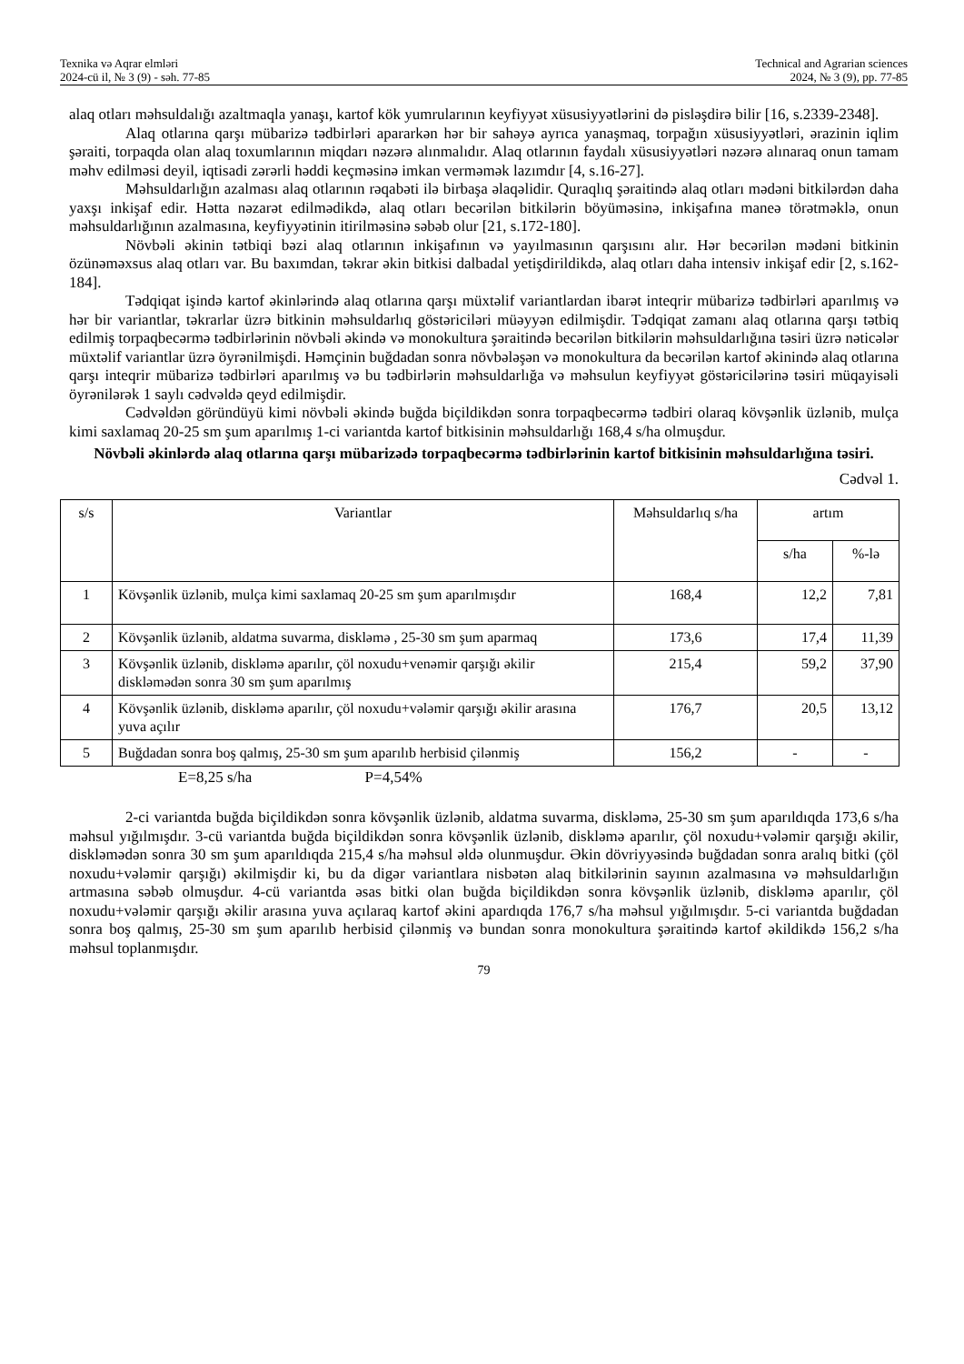Texnika və Aqrar elmləri
2024-cü il, № 3 (9) - səh. 77-85
Technical and Agrarian sciences
2024, № 3 (9), pp. 77-85
alaq otları məhsuldalığı azaltmaqla yanaşı, kartof kök yumrularının keyfiyyət xüsusiyyətlərini də pisləşdirə bilir [16, s.2339-2348].
Alaq otlarına qarşı mübarizə tədbirləri apararkən hər bir sahəyə ayrıca yanaşmaq, torpağın xüsusiyyətləri, ərazinin iqlim şəraiti, torpaqda olan alaq toxumlarının miqdarı nəzərə alınmalıdır. Alaq otlarının faydalı xüsusiyyətləri nəzərə alınaraq onun tamam məhv edilməsi deyil, iqtisadi zərərli həddi keçməsinə imkan verməmək lazımdır [4, s.16-27].
Məhsuldarlığın azalması alaq otlarının rəqabəti ilə birbaşa əlaqəlidir. Quraqlıq şəraitində alaq otları mədəni bitkilərdən daha yaxşı inkişaf edir. Hətta nəzarət edilmədikdə, alaq otları becərilən bitkilərin böyüməsinə, inkişafına maneə törətməklə, onun məhsuldarlığının azalmasına, keyfiyyətinin itirilməsinə səbəb olur [21, s.172-180].
Növbəli əkinin tətbiqi bəzi alaq otlarının inkişafının və yayılmasının qarşısını alır. Hər becərilən mədəni bitkinin özünəməxsus alaq otları var. Bu baxımdan, təkrar əkin bitkisi dalbadal yetişdirildikdə, alaq otları daha intensiv inkişaf edir [2, s.162-184].
Tədqiqat işində kartof əkinlərində alaq otlarına qarşı müxtəlif variantlardan ibarət inteqrir mübarizə tədbirləri aparılmış və hər bir variantlar, təkrarlar üzrə bitkinin məhsuldarlıq göstəriciləri müəyyən edilmişdir. Tədqiqat zamanı alaq otlarına qarşı tətbiq edilmiş torpaqbecərmə tədbirlərinin növbəli əkində və monokultura şəraitində becərilən bitkilərin məhsuldarlığına təsiri üzrə nəticələr müxtəlif variantlar üzrə öyrənilmişdi. Həmçinin buğdadan sonra növbələşən və monokultura da becərilən kartof əkinində alaq otlarına qarşı inteqrir mübarizə tədbirləri aparılmış və bu tədbirlərin məhsuldarlığa və məhsulun keyfiyyət göstəricilərinə təsiri müqayisəli öyrənilərək 1 saylı cədvəldə qeyd edilmişdir.
Cədvəldən göründüyü kimi növbəli əkində buğda biçildikdən sonra torpaqbecərmə tədbiri olaraq kövşənlik üzlənib, mulça kimi saxlamaq 20-25 sm şum aparılmış 1-ci variantda kartof bitkisinin məhsuldarlığı 168,4 s/ha olmuşdur.
Növbəli əkinlərdə alaq otlarına qarşı mübarizədə torpaqbecərmə tədbirlərinin kartof bitkisinin məhsuldarlığına təsiri.
Cədvəl 1.
| s/s | Variantlar | Məhsuldarlıq s/ha | artım | |
| --- | --- | --- | --- | --- |
| | | | s/ha | %-lə |
| 1 | Kövşənlik üzlənib, mulça kimi saxlamaq 20-25 sm şum aparılmışdır | 168,4 | 12,2 | 7,81 |
| 2 | Kövşənlik üzlənib, aldatma suvarma, diskləmə , 25-30 sm şum aparmaq | 173,6 | 17,4 | 11,39 |
| 3 | Kövşənlik üzlənib, diskləmə aparılır, çöl noxudu+venəmir qarşığı əkilir diskləmədən sonra 30 sm şum aparılmış | 215,4 | 59,2 | 37,90 |
| 4 | Kövşənlik üzlənib, diskləmə aparılır, çöl noxudu+vələmir qarşığı əkilir arasına yuva açılır | 176,7 | 20,5 | 13,12 |
| 5 | Buğdadan sonra boş qalmış, 25-30 sm şum aparılıb herbisid çilənmiş | 156,2 | - | - |
E=8,25 s/ha P=4,54%
2-ci variantda buğda biçildikdən sonra kövşənlik üzlənib, aldatma suvarma, diskləmə, 25-30 sm şum aparıldıqda 173,6 s/ha məhsul yığılmışdır. 3-cü variantda buğda biçildikdən sonra kövşənlik üzlənib, diskləmə aparılır, çöl noxudu+vələmir qarşığı əkilir, diskləmədən sonra 30 sm şum aparıldıqda 215,4 s/ha məhsul əldə olunmuşdur. Əkin dövriyyəsində buğdadan sonra aralıq bitki (çöl noxudu+vələmir qarşığı) əkilmişdir ki, bu da digər variantlara nisbətən alaq bitkilərinin sayının azalmasına və məhsuldarlığın artmasına səbəb olmuşdur. 4-cü variantda əsas bitki olan buğda biçildikdən sonra kövşənlik üzlənib, diskləmə aparılır, çöl noxudu+vələmir qarşığı əkilir arasına yuva açılaraq kartof əkini apardıqda 176,7 s/ha məhsul yığılmışdır. 5-ci variantda buğdadan sonra boş qalmış, 25-30 sm şum aparılıb herbisid çilənmiş və bundan sonra monokultura şəraitində kartof əkildikdə 156,2 s/ha məhsul toplanmışdır.
79